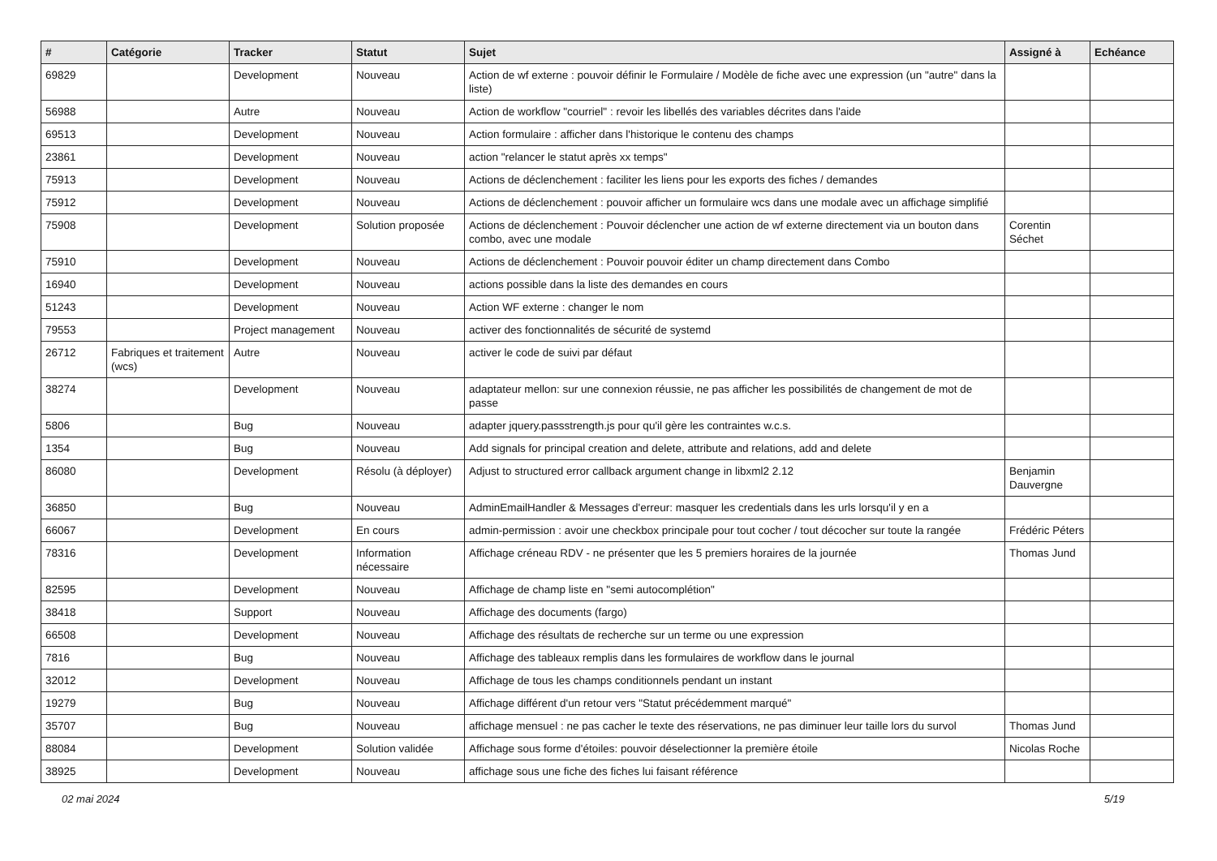| # | Catégorie | Tracker | Statut | Sujet | Assigné à | Echéance |
| --- | --- | --- | --- | --- | --- | --- |
| 69829 | | Development | Nouveau | Action de wf externe : pouvoir définir le Formulaire / Modèle de fiche avec une expression (un "autre" dans la liste) | | |
| 56988 | | Autre | Nouveau | Action de workflow "courriel" : revoir les libellés des variables décrites dans l'aide | | |
| 69513 | | Development | Nouveau | Action formulaire : afficher dans l'historique le contenu des champs | | |
| 23861 | | Development | Nouveau | action "relancer le statut après xx temps" | | |
| 75913 | | Development | Nouveau | Actions de déclenchement : faciliter les liens pour les exports des fiches / demandes | | |
| 75912 | | Development | Nouveau | Actions de déclenchement : pouvoir afficher un formulaire wcs dans une modale avec un affichage simplifié | | |
| 75908 | | Development | Solution proposée | Actions de déclenchement : Pouvoir déclencher une action de wf externe directement via un bouton dans combo, avec une modale | Corentin Séchet | |
| 75910 | | Development | Nouveau | Actions de déclenchement : Pouvoir pouvoir éditer un champ directement dans Combo | | |
| 16940 | | Development | Nouveau | actions possible dans la liste des demandes en cours | | |
| 51243 | | Development | Nouveau | Action WF externe : changer le nom | | |
| 79553 | | Project management | Nouveau | activer des fonctionnalités de sécurité de systemd | | |
| 26712 | Fabriques et traitement (wcs) | Autre | Nouveau | activer le code de suivi par défaut | | |
| 38274 | | Development | Nouveau | adaptateur mellon: sur une connexion réussie, ne pas afficher les possibilités de changement de mot de passe | | |
| 5806 | | Bug | Nouveau | adapter jquery.passstrength.js pour qu'il gère les contraintes w.c.s. | | |
| 1354 | | Bug | Nouveau | Add signals for principal creation and delete, attribute and relations, add and delete | | |
| 86080 | | Development | Résolu (à déployer) | Adjust to structured error callback argument change in libxml2 2.12 | Benjamin Dauvergne | |
| 36850 | | Bug | Nouveau | AdminEmailHandler & Messages d'erreur: masquer les credentials dans les urls lorsqu'il y en a | | |
| 66067 | | Development | En cours | admin-permission : avoir une checkbox principale pour tout cocher / tout décocher sur toute la rangée | Frédéric Péters | |
| 78316 | | Development | Information nécessaire | Affichage créneau RDV - ne présenter que les 5 premiers horaires de la journée | Thomas Jund | |
| 82595 | | Development | Nouveau | Affichage de champ liste en "semi autocomplétion" | | |
| 38418 | | Support | Nouveau | Affichage des documents (fargo) | | |
| 66508 | | Development | Nouveau | Affichage des résultats de recherche sur un terme ou une expression | | |
| 7816 | | Bug | Nouveau | Affichage des tableaux remplis dans les formulaires de workflow dans le journal | | |
| 32012 | | Development | Nouveau | Affichage de tous les champs conditionnels pendant un instant | | |
| 19279 | | Bug | Nouveau | Affichage différent d'un retour vers "Statut précédemment marqué" | | |
| 35707 | | Bug | Nouveau | affichage mensuel : ne pas cacher le texte des réservations, ne pas diminuer leur taille lors du survol | Thomas Jund | |
| 88084 | | Development | Solution validée | Affichage sous forme d'étoiles: pouvoir déselectionner la première étoile | Nicolas Roche | |
| 38925 | | Development | Nouveau | affichage sous une fiche des fiches lui faisant référence | | |
02 mai 2024 5/19